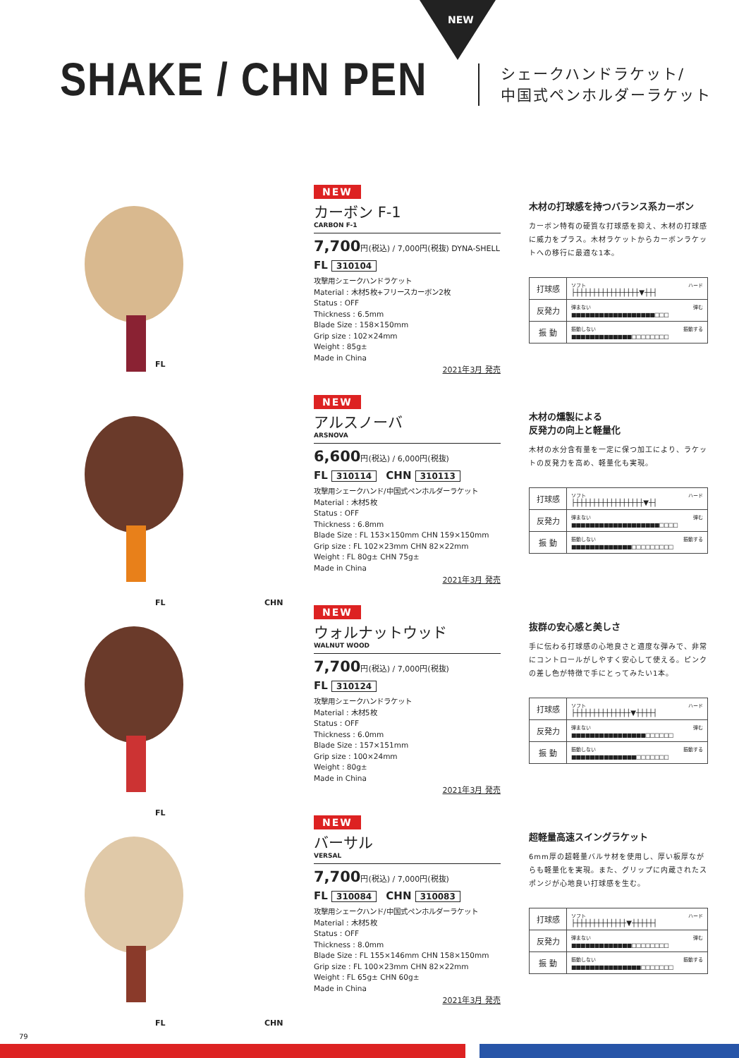NEW
SHAKE / CHN PEN
シェークハンドラケット/
中国式ペンホルダーラケット
FL
NEW
カーボン F-1
CARBON F-1
7,700円(税込) / 7,000円(税抜) DYNA-SHELL
FL 310104
攻撃用シェークハンドラケット
Material : 木材5枚+フリースカーボン2枚
Status : OFF
Thickness : 6.5mm
Blade Size : 158×150mm
Grip size : 102×24mm
Weight : 85g±
Made in China
2021年3月 発売
木材の打球感を持つバランス系カーボン
カーボン特有の硬質な打球感を抑え、木材の打球感に威力をプラス。木材ラケットからカーボンラケットへの移行に最適な1本。
| 打球感 | ソフト ハード ├┼┼┼┼┼┼┼┼┼┼┼┼┼┼┼▼┼┼┤ |
| 反発力 | 弾まない 弾む ■■■■■■■■■■■■■■■■■■□□□ |
| 振 動 | 振動しない 振動する ■■■■■■■■■■■■■□□□□□□□□ |
FL CHN
NEW
アルスノーバ
ARSNOVA
6,600円(税込) / 6,000円(税抜)
FL 310114 CHN 310113
攻撃用シェークハンド/中国式ペンホルダーラケット
Material : 木材5枚
Status : OFF
Thickness : 6.8mm
Blade Size : FL 153×150mm CHN 159×150mm
Grip size : FL 102×23mm CHN 82×22mm
Weight : FL 80g± CHN 75g±
Made in China
2021年3月 発売
木材の燻製による
反発力の向上と軽量化
木材の水分含有量を一定に保つ加工により、ラケットの反発力を高め、軽量化も実現。
| 打球感 | ソフト ハード ├┼┼┼┼┼┼┼┼┼┼┼┼┼┼┼┼▼┼┤ |
| 反発力 | 弾まない 弾む ■■■■■■■■■■■■■■■■■■■□□□□ |
| 振 動 | 振動しない 振動する ■■■■■■■■■■■■■□□□□□□□□□ |
FL
NEW
ウォルナットウッド
WALNUT WOOD
7,700円(税込) / 7,000円(税抜)
FL 310124
攻撃用シェークハンドラケット
Material : 木材5枚
Status : OFF
Thickness : 6.0mm
Blade Size : 157×151mm
Grip size : 100×24mm
Weight : 80g±
Made in China
2021年3月 発売
抜群の安心感と美しさ
手に伝わる打球感の心地良さと適度な弾みで、非常にコントロールがしやすく安心して使える。ピンクの差し色が特徴で手にとってみたい1本。
| 打球感 | ソフト ハード ├┼┼┼┼┼┼┼┼┼┼┼┼┼▼┼┼┼┼┤ |
| 反発力 | 弾まない 弾む ■■■■■■■■■■■■■■■■□□□□□□ |
| 振 動 | 振動しない 振動する ■■■■■■■■■■■■■■□□□□□□□ |
FL CHN
NEW
バーサル
VERSAL
7,700円(税込) / 7,000円(税抜)
FL 310084 CHN 310083
攻撃用シェークハンド/中国式ペンホルダーラケット
Material : 木材5枚
Status : OFF
Thickness : 8.0mm
Blade Size : FL 155×146mm CHN 158×150mm
Grip size : FL 100×23mm CHN 82×22mm
Weight : FL 65g± CHN 60g±
Made in China
2021年3月 発売
超軽量高速スイングラケット
6mm厚の超軽量バルサ材を使用し、厚い板厚ながらも軽量化を実現。また、グリップに内蔵されたスポンジが心地良い打球感を生む。
| 打球感 | ソフト ハード ├┼┼┼┼┼┼┼┼┼┼┼┼▼┼┼┼┼┼┤ |
| 反発力 | 弾まない 弾む ■■■■■■■■■■■■■□□□□□□□□ |
| 振 動 | 振動しない 振動する ■■■■■■■■■■■■■■■□□□□□□□ |
79